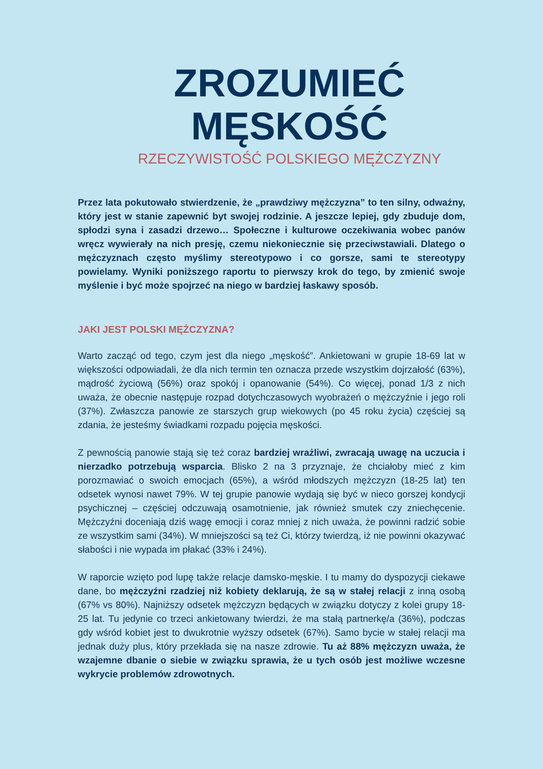ZROZUMIEĆ
MĘSKOŚĆ
RZECZYWISTOŚĆ POLSKIEGO MĘŻCZYZNY
Przez lata pokutowało stwierdzenie, że „prawdziwy mężczyzna” to ten silny, odważny, który jest w stanie zapewnić byt swojej rodzinie. A jeszcze lepiej, gdy zbuduje dom, spłodzi syna i zasadzi drzewo… Społeczne i kulturowe oczekiwania wobec panów wręcz wywierały na nich presję, czemu niekoniecznie się przeciwstawiali. Dlatego o mężczyznach często myślimy stereotypowo i co gorsze, sami te stereotypy powielamy. Wyniki poniższego raportu to pierwszy krok do tego, by zmienić swoje myślenie i być może spojrzeć na niego w bardziej łaskawy sposób.
JAKI JEST POLSKI MĘŻCZYZNA?
Warto zacząć od tego, czym jest dla niego „męskość”. Ankietowani w grupie 18-69 lat w większości odpowiadali, że dla nich termin ten oznacza przede wszystkim dojrzałość (63%), mądrość życiową (56%) oraz spokój i opanowanie (54%). Co więcej, ponad 1/3 z nich uważa, że obecnie następuje rozpad dotychczasowych wyobrażeń o mężczyźnie i jego roli (37%). Zwłaszcza panowie ze starszych grup wiekowych (po 45 roku życia) częściej są zdania, że jesteśmy świadkami rozpadu pojęcia męskości.
Z pewnością panowie stają się też coraz bardziej wrażliwi, zwracają uwagę na uczucia i nierzadko potrzebują wsparcia. Blisko 2 na 3 przyznaje, że chciałoby mieć z kim porozmawiać o swoich emocjach (65%), a wśród młodszych mężczyzn (18-25 lat) ten odsetek wynosi nawet 79%. W tej grupie panowie wydają się być w nieco gorszej kondycji psychicznej – częściej odczuwają osamotnienie, jak również smutek czy zniechęcenie. Mężczyźni doceniają dziś wagę emocji i coraz mniej z nich uważa, że powinni radzić sobie ze wszystkim sami (34%). W mniejszości są też Ci, którzy twierdzą, iż nie powinni okazywać słabości i nie wypada im płakać (33% i 24%).
W raporcie wzięto pod lupę także relacje damsko-męskie. I tu mamy do dyspozycji ciekawe dane, bo mężczyźni rzadziej niż kobiety deklarują, że są w stałej relacji z inną osobą (67% vs 80%). Najniższy odsetek mężczyzn będących w związku dotyczy z kolei grupy 18-25 lat. Tu jedynie co trzeci ankietowany twierdzi, że ma stałą partnerkę/a (36%), podczas gdy wśród kobiet jest to dwukrotnie wyższy odsetek (67%). Samo bycie w stałej relacji ma jednak duży plus, który przekłada się na nasze zdrowie. Tu aż 88% mężczyzn uważa, że wzajemne dbanie o siebie w związku sprawia, że u tych osób jest możliwe wczesne wykrycie problemów zdrowotnych.